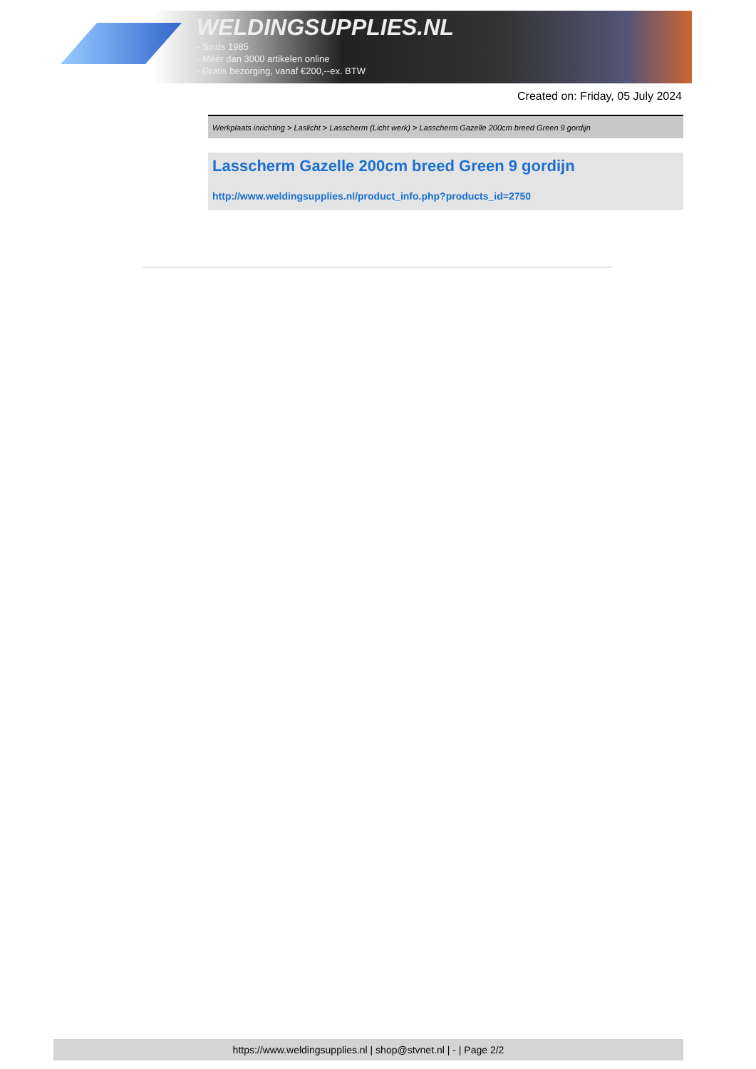WELDINGSUPPLIES.NL
- Sinds 1985
- Méér dan 3000 artikelen online
- Gratis bezorging, vanaf €200,--ex. BTW
Created on: Friday, 05 July 2024
Werkplaats inrichting > Laslicht > Lasscherm (Licht werk) > Lasscherm Gazelle 200cm breed Green 9 gordijn
Lasscherm Gazelle 200cm breed Green 9 gordijn
http://www.weldingsupplies.nl/product_info.php?products_id=2750
https://www.weldingsupplies.nl | shop@stvnet.nl | - | Page 2/2